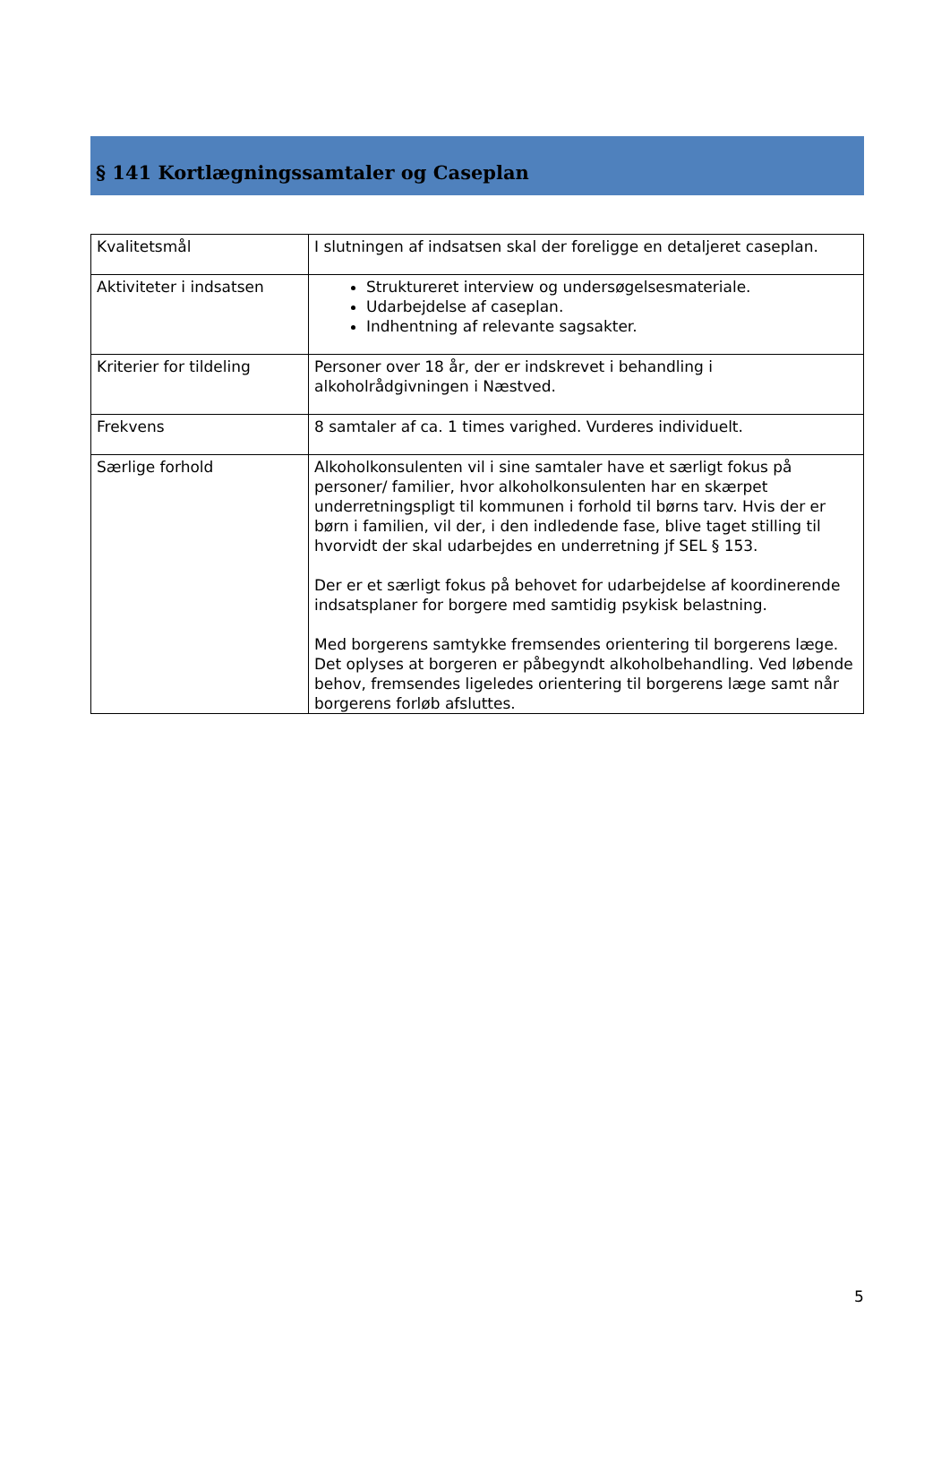§ 141 Kortlægningssamtaler og Caseplan
| Kvalitetsmål | I slutningen af indsatsen skal der foreligge en detaljeret caseplan. |
| Aktiviteter i indsatsen | Struktureret interview og undersøgelsesmateriale. Udarbejdelse af caseplan. Indhentning af relevante sagsakter. |
| Kriterier for tildeling | Personer over 18 år, der er indskrevet i behandling i alkoholrådgivningen i Næstved. |
| Frekvens | 8 samtaler af ca. 1 times varighed. Vurderes individuelt. |
| Særlige forhold | Alkoholkonsulenten vil i sine samtaler have et særligt fokus på personer/ familier, hvor alkoholkonsulenten har en skærpet underretningspligt til kommunen i forhold til børns tarv. Hvis der er børn i familien, vil der, i den indledende fase, blive taget stilling til hvorvidt der skal udarbejdes en underretning jf SEL § 153. Der er et særligt fokus på behovet for udarbejdelse af koordinerende indsatsplaner for borgere med samtidig psykisk belastning. Med borgerens samtykke fremsendes orientering til borgerens læge. Det oplyses at borgeren er påbegyndt alkoholbehandling. Ved løbende behov, fremsendes ligeledes orientering til borgerens læge samt når borgerens forløb afsluttes. |
5